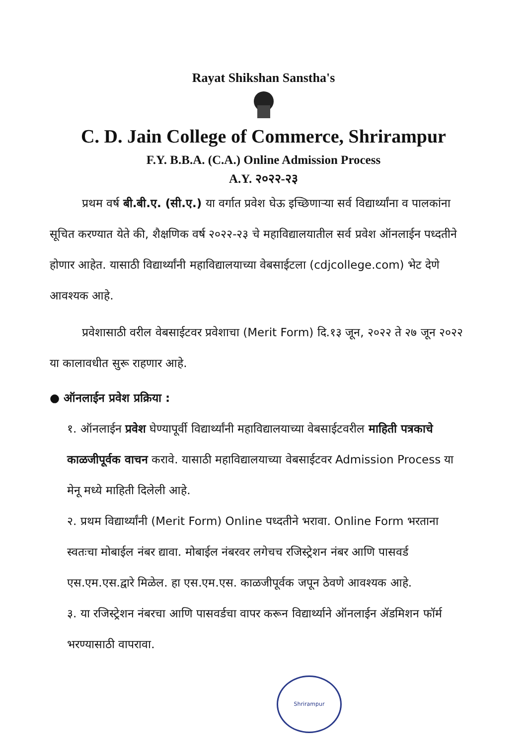Rayat Shikshan Sanstha's
C. D. Jain College of Commerce, Shrirampur
F.Y. B.B.A. (C.A.) Online Admission Process
A.Y. २०२२-२३
प्रथम वर्ष बी.बी.ए. (सी.ए.) या वर्गात प्रवेश घेऊ इच्छिणाऱ्या सर्व विद्यार्थ्यांना व पालकांना सूचित करण्यात येते की, शैक्षणिक वर्ष २०२२-२३ चे महाविद्यालयातील सर्व प्रवेश ऑनलाईन पध्दतीने होणार आहेत. यासाठी विद्यार्थ्यांनी महाविद्यालयाच्या वेबसाईटला (cdjcollege.com) भेट देणे आवश्यक आहे.
प्रवेशासाठी वरील वेबसाईटवर प्रवेशाचा (Merit Form) दि.१३ जून, २०२२ ते २७ जून २०२२ या कालावधीत सुरू राहणार आहे.
● ऑनलाईन प्रवेश प्रक्रिया :
१. ऑनलाईन प्रवेश घेण्यापूर्वी विद्यार्थ्यांनी महाविद्यालयाच्या वेबसाईटवरील माहिती पत्रकाचे काळजीपूर्वक वाचन करावे. यासाठी महाविद्यालयाच्या वेबसाईटवर Admission Process या मेनू मध्ये माहिती दिलेली आहे.
२. प्रथम विद्यार्थ्यांनी (Merit Form) Online पध्दतीने भरावा. Online Form भरताना स्वतःचा मोबाईल नंबर द्यावा. मोबाईल नंबरवर लगेचच रजिस्ट्रेशन नंबर आणि पासवर्ड एस.एम.एस.द्वारे मिळेल. हा एस.एम.एस. काळजीपूर्वक जपून ठेवणे आवश्यक आहे.
३. या रजिस्ट्रेशन नंबरचा आणि पासवर्डचा वापर करून विद्यार्थ्याने ऑनलाईन ॲडमिशन फॉर्म भरण्यासाठी वापरावा.
Shrirampur